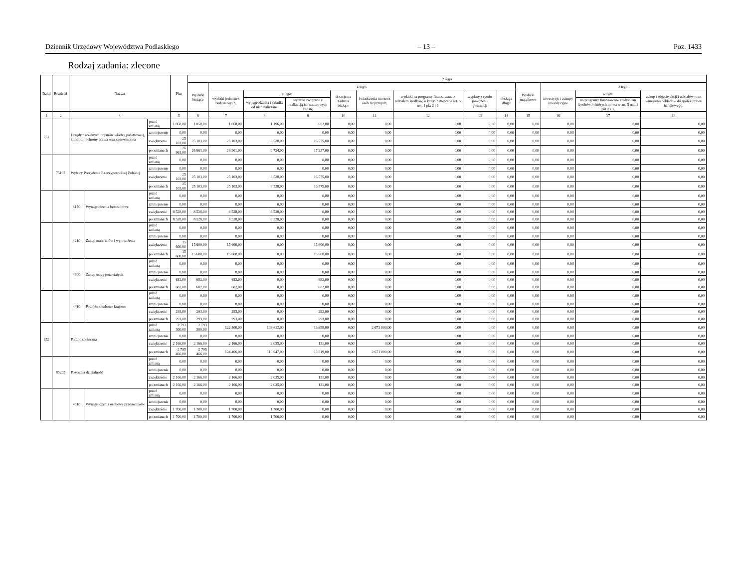Dziennik Urzędowy Województwa Podlaskiego – 13 – Poz. 1433
Rodzaj zadania: zlecone
| Dział | Rozdział | Nazwa | | | Plan | Z tego | | | | | | | | | | | | |
| --- | --- | --- | --- | --- | --- | --- | --- | --- | --- | --- | --- | --- | --- | --- | --- | --- | --- | --- |
| | | | | | | Wydatki bieżące | z tego: | | | | | | | | Wydatki majątkowe | z tego: | | |
| | | | | | | | wydatki jednostek budżetowych, | z tego: | | dotacje na zadania bieżące | świadczenia na rzecz osób fizycznych; | wydatki na programy finansowane z udziałem środków, o których mowa w art. 5 ust. 1 pkt 2 i 3 | wypłaty z tytułu poręczeń i gwarancji | obsługa długu | | inwestycje i zakupy inwestycyjne | w tym: | zakup i objęcie akcji i udziałów oraz wniesienie wkładów do spółek prawa handlowego. |
| | | | | | | | | wynagrodzenia i składki od nich naliczane | wydatki związane z realizacją ich statutowych zadań; | | | | | | | | na programy finansowane z udziałem środków, o których mowa w art. 5 ust. 1 pkt 2 i 3, | |
| 1 | 2 | 4 | | | 5 | 6 | 7 | 8 | 9 | 10 | 11 | 12 | 13 | 14 | 15 | 16 | 17 | 18 |
| 751 | | Urzędy naczelnych organów władzy państwowej, kontroli i ochrony prawa oraz sądownictwa | | przed zmianą | 1 858,00 | 1 858,00 | 1 858,00 | 1 196,00 | 662,00 | 0,00 | 0,00 | 0,00 | 0,00 | 0,00 | 0,00 | 0,00 | 0,00 | 0,00 |
| | | | | zmniejszenie | 0,00 | 0,00 | 0,00 | 0,00 | 0,00 | 0,00 | 0,00 | 0,00 | 0,00 | 0,00 | 0,00 | 0,00 | 0,00 | 0,00 |
| | | | | zwiększenie | 25 103,00 | 25 103,00 | 25 103,00 | 8 528,00 | 16 575,00 | 0,00 | 0,00 | 0,00 | 0,00 | 0,00 | 0,00 | 0,00 | 0,00 | 0,00 |
| | | | | po zmianach | 26 961,00 | 26 961,00 | 26 961,00 | 9 724,00 | 17 237,00 | 0,00 | 0,00 | 0,00 | 0,00 | 0,00 | 0,00 | 0,00 | 0,00 | 0,00 |
| | 75107 | Wybory Prezydenta Rzeczypospolitej Polskiej | | przed zmianą | 0,00 | 0,00 | 0,00 | 0,00 | 0,00 | 0,00 | 0,00 | 0,00 | 0,00 | 0,00 | 0,00 | 0,00 | 0,00 | 0,00 |
| | | | | zmniejszenie | 0,00 | 0,00 | 0,00 | 0,00 | 0,00 | 0,00 | 0,00 | 0,00 | 0,00 | 0,00 | 0,00 | 0,00 | 0,00 | 0,00 |
| | | | | zwiększenie | 25 103,00 | 25 103,00 | 25 103,00 | 8 528,00 | 16 575,00 | 0,00 | 0,00 | 0,00 | 0,00 | 0,00 | 0,00 | 0,00 | 0,00 | 0,00 |
| | | | | po zmianach | 25 103,00 | 25 103,00 | 25 103,00 | 8 528,00 | 16 575,00 | 0,00 | 0,00 | 0,00 | 0,00 | 0,00 | 0,00 | 0,00 | 0,00 | 0,00 |
| | | 4170 | Wynagrodzenia bezosobowe | przed zmianą | 0,00 | 0,00 | 0,00 | 0,00 | 0,00 | 0,00 | 0,00 | 0,00 | 0,00 | 0,00 | 0,00 | 0,00 | 0,00 | 0,00 |
| | | | | zmniejszenie | 0,00 | 0,00 | 0,00 | 0,00 | 0,00 | 0,00 | 0,00 | 0,00 | 0,00 | 0,00 | 0,00 | 0,00 | 0,00 | 0,00 |
| | | | | zwiększenie | 8 528,00 | 8 528,00 | 8 528,00 | 8 528,00 | 0,00 | 0,00 | 0,00 | 0,00 | 0,00 | 0,00 | 0,00 | 0,00 | 0,00 | 0,00 |
| | | | | po zmianach | 8 528,00 | 8 528,00 | 8 528,00 | 8 528,00 | 0,00 | 0,00 | 0,00 | 0,00 | 0,00 | 0,00 | 0,00 | 0,00 | 0,00 | 0,00 |
| | | 4210 | Zakup materiałów i wyposażenia | przed zmianą | 0,00 | 0,00 | 0,00 | 0,00 | 0,00 | 0,00 | 0,00 | 0,00 | 0,00 | 0,00 | 0,00 | 0,00 | 0,00 | 0,00 |
| | | | | zmniejszenie | 0,00 | 0,00 | 0,00 | 0,00 | 0,00 | 0,00 | 0,00 | 0,00 | 0,00 | 0,00 | 0,00 | 0,00 | 0,00 | 0,00 |
| | | | | zwiększenie | 15 600,00 | 15 600,00 | 15 600,00 | 0,00 | 15 600,00 | 0,00 | 0,00 | 0,00 | 0,00 | 0,00 | 0,00 | 0,00 | 0,00 | 0,00 |
| | | | | po zmianach | 15 600,00 | 15 600,00 | 15 600,00 | 0,00 | 15 600,00 | 0,00 | 0,00 | 0,00 | 0,00 | 0,00 | 0,00 | 0,00 | 0,00 | 0,00 |
| | | 4300 | Zakup usług pozostałych | przed zmianą | 0,00 | 0,00 | 0,00 | 0,00 | 0,00 | 0,00 | 0,00 | 0,00 | 0,00 | 0,00 | 0,00 | 0,00 | 0,00 | 0,00 |
| | | | | zmniejszenie | 0,00 | 0,00 | 0,00 | 0,00 | 0,00 | 0,00 | 0,00 | 0,00 | 0,00 | 0,00 | 0,00 | 0,00 | 0,00 | 0,00 |
| | | | | zwiększenie | 682,00 | 682,00 | 682,00 | 0,00 | 682,00 | 0,00 | 0,00 | 0,00 | 0,00 | 0,00 | 0,00 | 0,00 | 0,00 | 0,00 |
| | | | | po zmianach | 682,00 | 682,00 | 682,00 | 0,00 | 682,00 | 0,00 | 0,00 | 0,00 | 0,00 | 0,00 | 0,00 | 0,00 | 0,00 | 0,00 |
| | | 4410 | Podróże służbowe krajowe | przed zmianą | 0,00 | 0,00 | 0,00 | 0,00 | 0,00 | 0,00 | 0,00 | 0,00 | 0,00 | 0,00 | 0,00 | 0,00 | 0,00 | 0,00 |
| | | | | zmniejszenie | 0,00 | 0,00 | 0,00 | 0,00 | 0,00 | 0,00 | 0,00 | 0,00 | 0,00 | 0,00 | 0,00 | 0,00 | 0,00 | 0,00 |
| | | | | zwiększenie | 293,00 | 293,00 | 293,00 | 0,00 | 293,00 | 0,00 | 0,00 | 0,00 | 0,00 | 0,00 | 0,00 | 0,00 | 0,00 | 0,00 |
| | | | | po zmianach | 293,00 | 293,00 | 293,00 | 0,00 | 293,00 | 0,00 | 0,00 | 0,00 | 0,00 | 0,00 | 0,00 | 0,00 | 0,00 | 0,00 |
| 852 | | Pomoc społeczna | | przed zmianą | 2 793 300,00 | 2 793 300,00 | 122 300,00 | 108 612,00 | 13 688,00 | 0,00 | 2 671 000,00 | 0,00 | 0,00 | 0,00 | 0,00 | 0,00 | 0,00 | 0,00 |
| | | | | zmniejszenie | 0,00 | 0,00 | 0,00 | 0,00 | 0,00 | 0,00 | 0,00 | 0,00 | 0,00 | 0,00 | 0,00 | 0,00 | 0,00 | 0,00 |
| | | | | zwiększenie | 2 166,00 | 2 166,00 | 2 166,00 | 2 035,00 | 131,00 | 0,00 | 0,00 | 0,00 | 0,00 | 0,00 | 0,00 | 0,00 | 0,00 | 0,00 |
| | | | | po zmianach | 2 795 466,00 | 2 795 466,00 | 124 466,00 | 110 647,00 | 13 819,00 | 0,00 | 2 671 000,00 | 0,00 | 0,00 | 0,00 | 0,00 | 0,00 | 0,00 | 0,00 |
| | 85295 | Pozostała działalność | | przed zmianą | 0,00 | 0,00 | 0,00 | 0,00 | 0,00 | 0,00 | 0,00 | 0,00 | 0,00 | 0,00 | 0,00 | 0,00 | 0,00 | 0,00 |
| | | | | zmniejszenie | 0,00 | 0,00 | 0,00 | 0,00 | 0,00 | 0,00 | 0,00 | 0,00 | 0,00 | 0,00 | 0,00 | 0,00 | 0,00 | 0,00 |
| | | | | zwiększenie | 2 166,00 | 2 166,00 | 2 166,00 | 2 035,00 | 131,00 | 0,00 | 0,00 | 0,00 | 0,00 | 0,00 | 0,00 | 0,00 | 0,00 | 0,00 |
| | | | | po zmianach | 2 166,00 | 2 166,00 | 2 166,00 | 2 035,00 | 131,00 | 0,00 | 0,00 | 0,00 | 0,00 | 0,00 | 0,00 | 0,00 | 0,00 | 0,00 |
| | | 4010 | Wynagrodzenia osobowe pracowników | przed zmianą | 0,00 | 0,00 | 0,00 | 0,00 | 0,00 | 0,00 | 0,00 | 0,00 | 0,00 | 0,00 | 0,00 | 0,00 | 0,00 | 0,00 |
| | | | | zmniejszenie | 0,00 | 0,00 | 0,00 | 0,00 | 0,00 | 0,00 | 0,00 | 0,00 | 0,00 | 0,00 | 0,00 | 0,00 | 0,00 | 0,00 |
| | | | | zwiększenie | 1 700,00 | 1 700,00 | 1 700,00 | 1 700,00 | 0,00 | 0,00 | 0,00 | 0,00 | 0,00 | 0,00 | 0,00 | 0,00 | 0,00 | 0,00 |
| | | | | po zmianach | 1 700,00 | 1 700,00 | 1 700,00 | 1 700,00 | 0,00 | 0,00 | 0,00 | 0,00 | 0,00 | 0,00 | 0,00 | 0,00 | 0,00 | 0,00 |